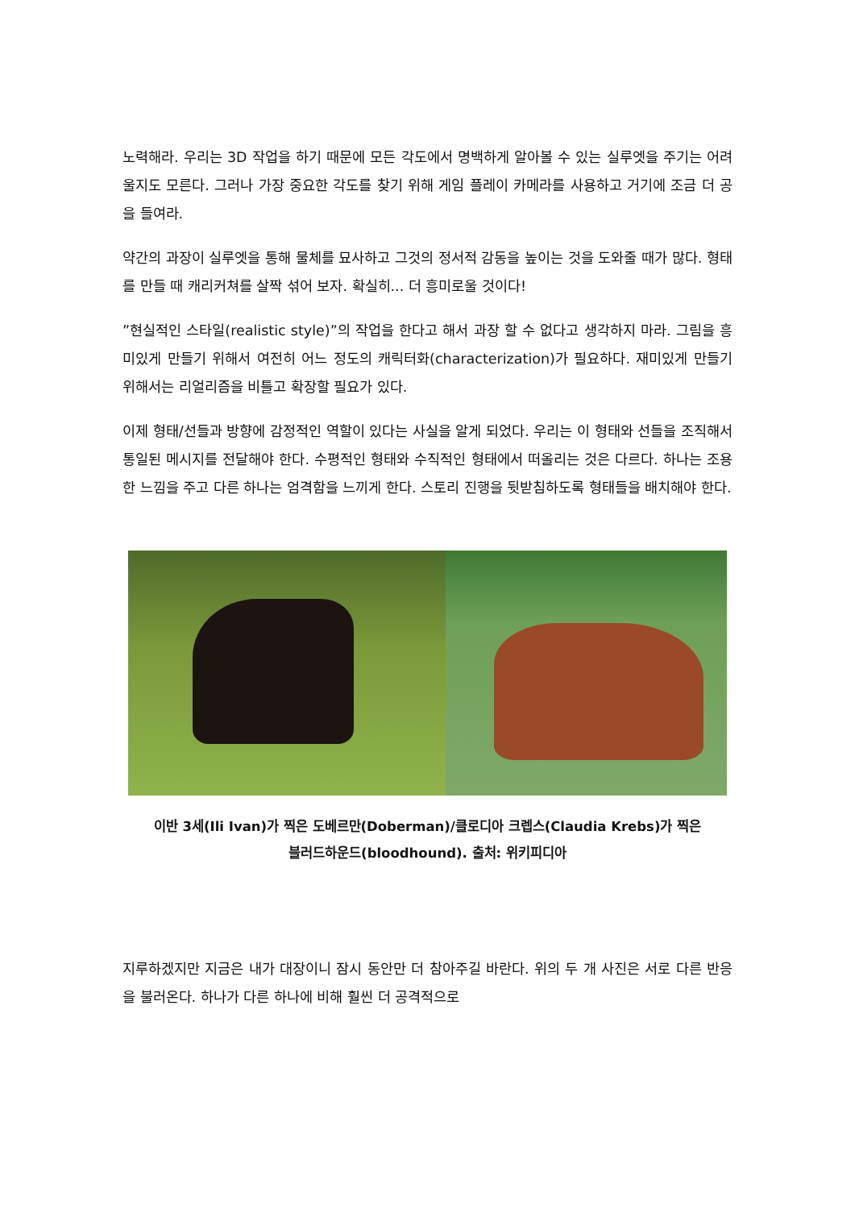노력해라. 우리는 3D 작업을 하기 때문에 모든 각도에서 명백하게 알아볼 수 있는 실루엣을 주기는 어려울지도 모른다. 그러나 가장 중요한 각도를 찾기 위해 게임 플레이 카메라를 사용하고 거기에 조금 더 공을 들여라.
약간의 과장이 실루엣을 통해 물체를 묘사하고 그것의 정서적 감동을 높이는 것을 도와줄 때가 많다. 형태를 만들 때 캐리커쳐를 살짝 섞어 보자. 확실히... 더 흥미로울 것이다!
”현실적인 스타일(realistic style)”의 작업을 한다고 해서 과장 할 수 없다고 생각하지 마라. 그림을 흥미있게 만들기 위해서 여전히 어느 정도의 캐릭터화(characterization)가 필요하다. 재미있게 만들기 위해서는 리얼리즘을 비틀고 확장할 필요가 있다.
이제 형태/선들과 방향에 감정적인 역할이 있다는 사실을 알게 되었다. 우리는 이 형태와 선들을 조직해서 통일된 메시지를 전달해야 한다. 수평적인 형태와 수직적인 형태에서 떠올리는 것은 다르다. 하나는 조용한 느낌을 주고 다른 하나는 엄격함을 느끼게 한다. 스토리 진행을 뒷받침하도록 형태들을 배치해야 한다.
이반 3세(Ili Ivan)가 찍은 도베르만(Doberman)/클로디아 크렙스(Claudia Krebs)가 찍은
블러드하운드(bloodhound). 출처: 위키피디아
지루하겠지만 지금은 내가 대장이니 잠시 동안만 더 참아주길 바란다. 위의 두 개 사진은 서로 다른 반응을 불러온다. 하나가 다른 하나에 비해 훨씬 더 공격적으로